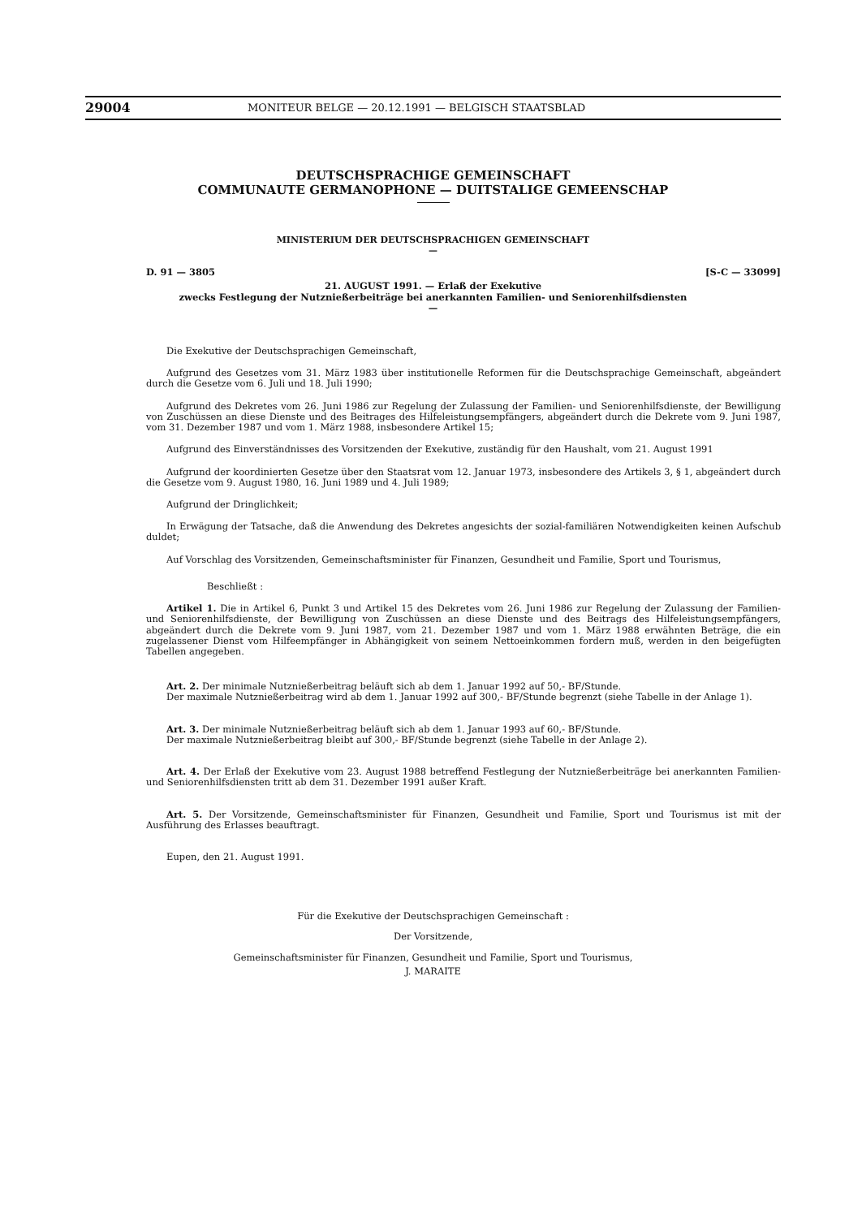29004 MONITEUR BELGE — 20.12.1991 — BELGISCH STAATSBLAD
DEUTSCHSPRACHIGE GEMEINSCHAFT
COMMUNAUTE GERMANOPHONE — DUITSTALIGE GEMEENSCHAP
MINISTERIUM DER DEUTSCHSPRACHIGEN GEMEINSCHAFT
—
D. 91 — 3805 [S-C — 33099]
21. AUGUST 1991. — Erlaß der Exekutive
zwecks Festlegung der Nutznießerbeiträge bei anerkannten Familien- und Seniorenhilfsdiensten
—
Die Exekutive der Deutschsprachigen Gemeinschaft,
Aufgrund des Gesetzes vom 31. März 1983 über institutionelle Reformen für die Deutschsprachige Gemeinschaft, abgeändert durch die Gesetze vom 6. Juli und 18. Juli 1990;
Aufgrund des Dekretes vom 26. Juni 1986 zur Regelung der Zulassung der Familien- und Seniorenhilfsdienste, der Bewilligung von Zuschüssen an diese Dienste und des Beitrages des Hilfeleistungsempfängers, abgeändert durch die Dekrete vom 9. Juni 1987, vom 31. Dezember 1987 und vom 1. März 1988, insbesondere Artikel 15;
Aufgrund des Einverständnisses des Vorsitzenden der Exekutive, zuständig für den Haushalt, vom 21. August 1991
Aufgrund der koordinierten Gesetze über den Staatsrat vom 12. Januar 1973, insbesondere des Artikels 3, § 1, abgeändert durch die Gesetze vom 9. August 1980, 16. Juni 1989 und 4. Juli 1989;
Aufgrund der Dringlichkeit;
In Erwägung der Tatsache, daß die Anwendung des Dekretes angesichts der sozial-familiären Notwendigkeiten keinen Aufschub duldet;
Auf Vorschlag des Vorsitzenden, Gemeinschaftsminister für Finanzen, Gesundheit und Familie, Sport und Tourismus,
Beschließt :
Artikel 1. Die in Artikel 6, Punkt 3 und Artikel 15 des Dekretes vom 26. Juni 1986 zur Regelung der Zulassung der Familien- und Seniorenhilfsdienste, der Bewilligung von Zuschüssen an diese Dienste und des Beitrags des Hilfeleistungsempfängers, abgeändert durch die Dekrete vom 9. Juni 1987, vom 21. Dezember 1987 und vom 1. März 1988 erwähnten Beträge, die ein zugelassener Dienst vom Hilfeempfänger in Abhängigkeit von seinem Nettoeinkommen fordern muß, werden in den beigefügten Tabellen angegeben.
Art. 2. Der minimale Nutznießerbeitrag beläuft sich ab dem 1. Januar 1992 auf 50,- BF/Stunde.
Der maximale Nutznießerbeitrag wird ab dem 1. Januar 1992 auf 300,- BF/Stunde begrenzt (siehe Tabelle in der Anlage 1).
Art. 3. Der minimale Nutznießerbeitrag beläuft sich ab dem 1. Januar 1993 auf 60,- BF/Stunde.
Der maximale Nutznießerbeitrag bleibt auf 300,- BF/Stunde begrenzt (siehe Tabelle in der Anlage 2).
Art. 4. Der Erlaß der Exekutive vom 23. August 1988 betreffend Festlegung der Nutznießerbeiträge bei anerkannten Familien- und Seniorenhilfsdiensten tritt ab dem 31. Dezember 1991 außer Kraft.
Art. 5. Der Vorsitzende, Gemeinschaftsminister für Finanzen, Gesundheit und Familie, Sport und Tourismus ist mit der Ausführung des Erlasses beauftragt.
Eupen, den 21. August 1991.
Für die Exekutive der Deutschsprachigen Gemeinschaft :
Der Vorsitzende,
Gemeinschaftsminister für Finanzen, Gesundheit und Familie, Sport und Tourismus,
J. MARAITE